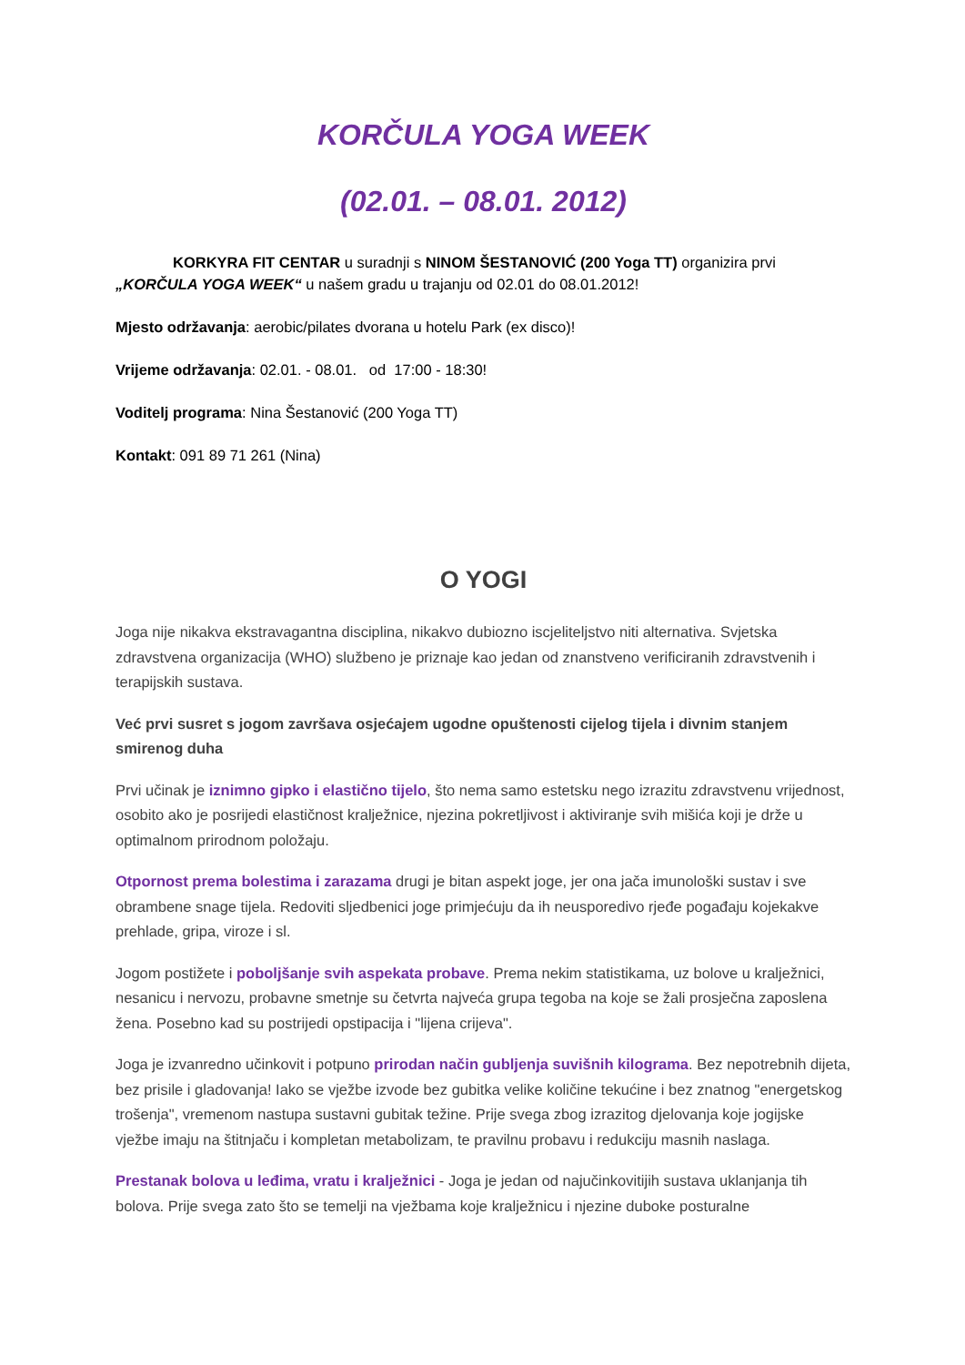KORČULA YOGA WEEK
(02.01. – 08.01. 2012)
KORKYRA FIT CENTAR u suradnji s NINOM ŠESTANOVIĆ (200 Yoga TT) organizira prvi „KORČULA YOGA WEEK“ u našem gradu u trajanju od 02.01 do 08.01.2012!
Mjesto održavanja: aerobic/pilates dvorana u hotelu Park (ex disco)!
Vrijeme održavanja: 02.01. - 08.01. od 17:00 - 18:30!
Voditelj programa: Nina Šestanović (200 Yoga TT)
Kontakt: 091 89 71 261 (Nina)
O YOGI
Joga nije nikakva ekstravagantna disciplina, nikakvo dubiozno iscjeliteljstvo niti alternativa. Svjetska zdravstvena organizacija (WHO) službeno je priznaje kao jedan od znanstveno verificiranih zdravstvenih i terapijskih sustava.
Već prvi susret s jogom završava osjećajem ugodne opuštenosti cijelog tijela i divnim stanjem smirenog duha
Prvi učinak je iznimno gipko i elastično tijelo, što nema samo estetsku nego izrazitu zdravstvenu vrijednost, osobito ako je posrijedi elastičnost kralježnice, njezina pokretljivost i aktiviranje svih mišića koji je drže u optimalnom prirodnom položaju.
Otpornost prema bolestima i zarazama drugi je bitan aspekt joge, jer ona jača imunološki sustav i sve obrambene snage tijela. Redoviti sljedbenici joge primjećuju da ih neusporedivo rjeđe pogađaju kojekakve prehlade, gripa, viroze i sl.
Jogom postižete i poboljšanje svih aspekata probave. Prema nekim statistikama, uz bolove u kralježnici, nesanicu i nervozu, probavne smetnje su četvrta najveća grupa tegoba na koje se žali prosječna zaposlena žena. Posebno kad su postrijedi opstipacija i "lijena crijeva".
Joga je izvanredno učinkovit i potpuno prirodan način gubljenja suvišnih kilograma. Bez nepotrebnih dijeta, bez prisile i gladovanja! Iako se vježbe izvode bez gubitka velike količine tekućine i bez znatnog "energetskog trošenja", vremenom nastupa sustavni gubitak težine. Prije svega zbog izrazitog djelovanja koje jogijske vježbe imaju na štitnjaču i kompletan metabolizam, te pravilnu probavu i redukciju masnih naslaga.
Prestanak bolova u leđima, vratu i kralježnici - Joga je jedan od najučinkovitijih sustava uklanjanja tih bolova. Prije svega zato što se temelji na vježbama koje kralježnicu i njezine duboke posturalne